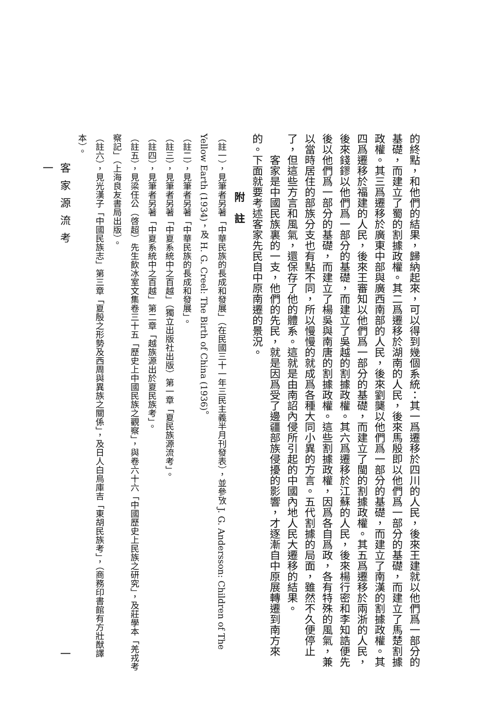的終點，和他們的結果，歸納起來，可以得到幾個系統：其一爲遷移於四川的人民，後來王建就以他們爲一部分的基礎，而建立了蜀的割據政權。其二爲遷移於湖南的人民，後來馬殷即以他們爲一部分的基礎，而建立了馬楚割據政權。其三爲遷移於廣東中部與廣西南部的人民，後來劉龑以他們爲一部分的基礎，而建立了南漢的割據政權。其四爲遷移於福建的人民，後來王審知以他們爲一部分的基礎，而建立了閩的割據政權。其五爲遷移於兩浙的人民，後來錢鏐以他們爲一部分的基礎，而建立了吳越的割據政權。其六爲遷移於江蘇的人民，後來楊行密和李知誥便先後以他們爲一部分的基礎，而建立了楊吳與南唐的割據政權。這些割據政權，因爲各自爲政，各有特殊的風氣，兼以當時居住的部族分支也有點不同，所以慢慢的就成爲各種大同小異的方言。五代割據的局面，雖然不久便停止了，但這些方言和風氣，還保存了他的體系。這就是由南詔內侵所引起的中國內地人民大遷移的結果。
　　客家是中國民族裏的一支，他們的先民，就是因爲受了邊疆部族侵擾的影響，才逐漸自中原展轉遷到南方來的。下面就要考述客家先民自中原南遷的景況。
附　註
（註一），見筆者另著「中華民族的長成和發展」（在民國三十一年三民主義半月刊發表），並參攷 J. G. Andersson: Children of The Yellow Earth (1934)，及 H. G. Creel: The Birth of China (1936)。
（註二），見筆者另著「中華民族的長成和發展」。
（註三），見筆者另著「中夏系統中之百越」（獨立出版社出版）第一章「夏民族源流考」。
（註四），見筆者另著「中夏系統中之百越」第二章「越族源出於夏民族考」。
（註五），見梁任公（啓超）先生飲冰室文集卷三十五「歷史上中國民族之觀察」，與卷六十六「中國歷史上民族之研究」，及莊學本「羌戎考察記」（上海良友書局出版）。
（註六），見光漢子「中國民族志」第三章「夏殷之形勢及西周與異族之關係」，及日人白鳥庫吉「東胡民族考」，（商務印書館有方壯猷譯本）。
客家源流考 一一